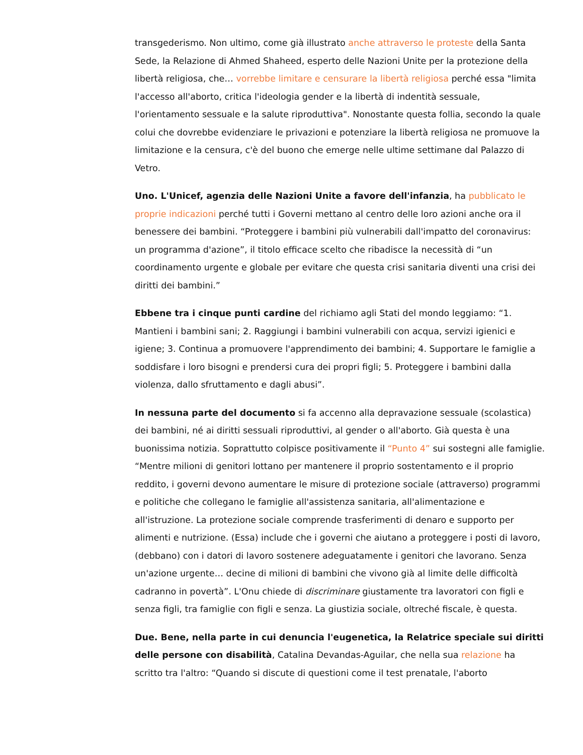transgederismo. Non ultimo, come già illustrato anche attraverso le proteste della Santa Sede, la Relazione di Ahmed Shaheed, esperto delle Nazioni Unite per la protezione della libertà religiosa, che… vorrebbe limitare e censurare la libertà religiosa perché essa "limita l'accesso all'aborto, critica l'ideologia gender e la libertà di indentità sessuale, l'orientamento sessuale e la salute riproduttiva". Nonostante questa follia, secondo la quale colui che dovrebbe evidenziare le privazioni e potenziare la libertà religiosa ne promuove la limitazione e la censura, c'è del buono che emerge nelle ultime settimane dal Palazzo di Vetro.
Uno. L'Unicef, agenzia delle Nazioni Unite a favore dell'infanzia, ha pubblicato le proprie indicazioni perché tutti i Governi mettano al centro delle loro azioni anche ora il benessere dei bambini. “Proteggere i bambini più vulnerabili dall'impatto del coronavirus: un programma d'azione”, il titolo efficace scelto che ribadisce la necessità di “un coordinamento urgente e globale per evitare che questa crisi sanitaria diventi una crisi dei diritti dei bambini.”
Ebbene tra i cinque punti cardine del richiamo agli Stati del mondo leggiamo: “1. Mantieni i bambini sani; 2. Raggiungi i bambini vulnerabili con acqua, servizi igienici e igiene; 3. Continua a promuovere l'apprendimento dei bambini; 4. Supportare le famiglie a soddisfare i loro bisogni e prendersi cura dei propri figli; 5. Proteggere i bambini dalla violenza, dallo sfruttamento e dagli abusi”.
In nessuna parte del documento si fa accenno alla depravazione sessuale (scolastica) dei bambini, né ai diritti sessuali riproduttivi, al gender o all'aborto. Già questa è una buonissima notizia. Soprattutto colpisce positivamente il “Punto 4” sui sostegni alle famiglie. “Mentre milioni di genitori lottano per mantenere il proprio sostentamento e il proprio reddito, i governi devono aumentare le misure di protezione sociale (attraverso) programmi e politiche che collegano le famiglie all'assistenza sanitaria, all'alimentazione e all'istruzione. La protezione sociale comprende trasferimenti di denaro e supporto per alimenti e nutrizione. (Essa) include che i governi che aiutano a proteggere i posti di lavoro, (debbano) con i datori di lavoro sostenere adeguatamente i genitori che lavorano. Senza un'azione urgente… decine di milioni di bambini che vivono già al limite delle difficoltà cadranno in povertà”. L'Onu chiede di discriminare giustamente tra lavoratori con figli e senza figli, tra famiglie con figli e senza. La giustizia sociale, oltreché fiscale, è questa.
Due. Bene, nella parte in cui denuncia l'eugenetica, la Relatrice speciale sui diritti delle persone con disabilità, Catalina Devandas-Aguilar, che nella sua relazione ha scritto tra l'altro: “Quando si discute di questioni come il test prenatale, l'aborto